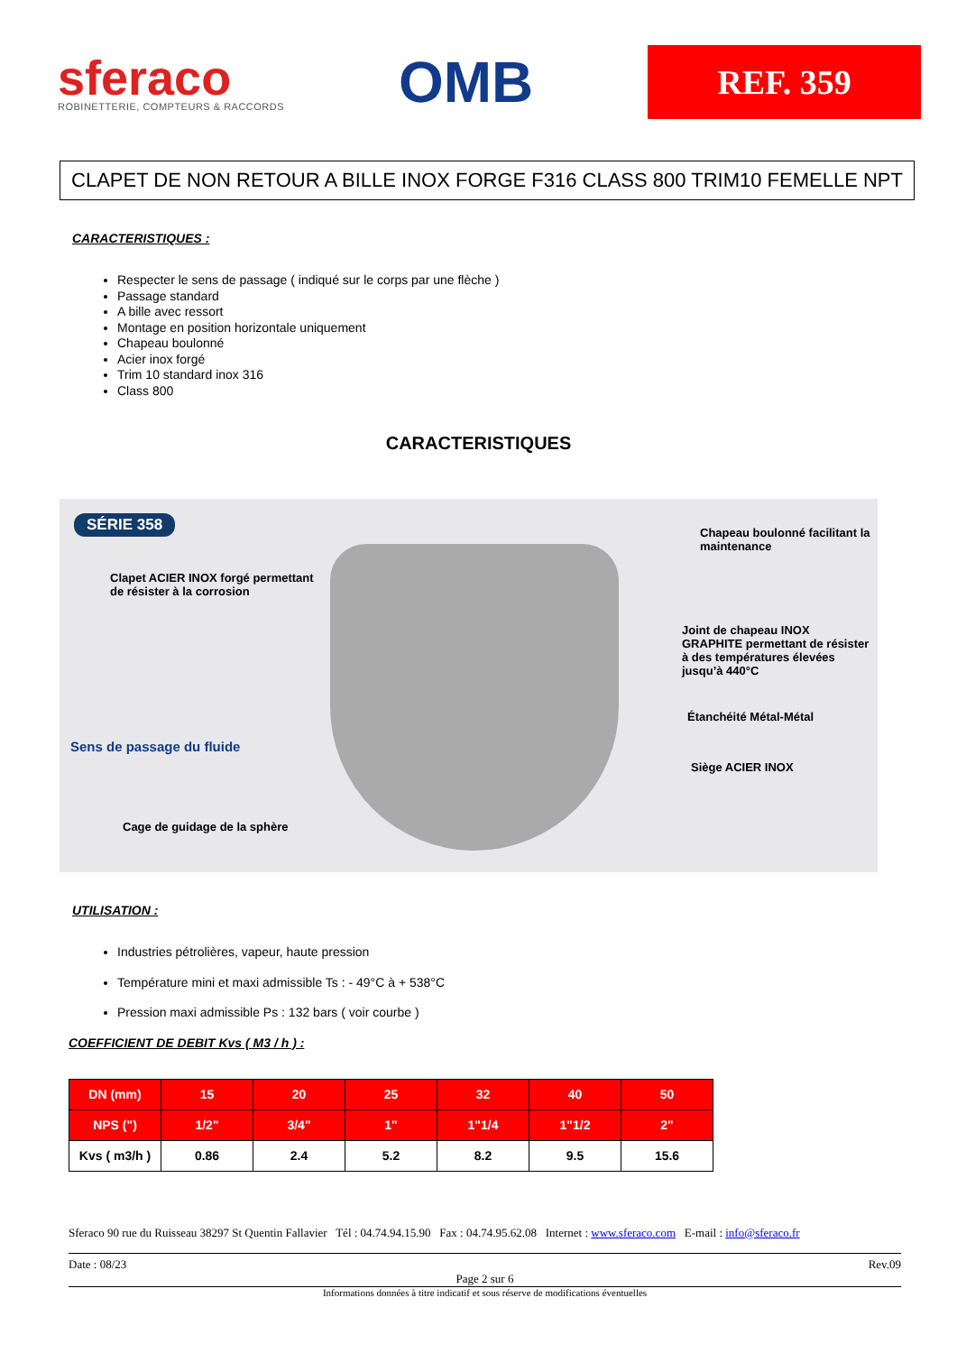sferaco
ROBINETTERIE, COMPTEURS & RACCORDS
OMB
REF. 359
CLAPET DE NON RETOUR A BILLE INOX FORGE F316 CLASS 800 TRIM10 FEMELLE NPT
CARACTERISTIQUES :
Respecter le sens de passage ( indiqué sur le corps par une flèche )
Passage standard
A bille avec ressort
Montage en position horizontale uniquement
Chapeau boulonné
Acier inox forgé
Trim 10 standard inox 316
Class 800
CARACTERISTIQUES
SÉRIE 358
Clapet ACIER INOX forgé permettant de résister à la corrosion
Sens de passage du fluide
Cage de guidage de la sphère
Chapeau boulonné facilitant la maintenance
Joint de chapeau INOX GRAPHITE permettant de résister à des températures élevées jusqu’à 440°C
Étanchéité Métal-Métal
Siège ACIER INOX
UTILISATION :
Industries pétrolières, vapeur, haute pression
Température mini et maxi admissible Ts : - 49°C à + 538°C
Pression maxi admissible Ps : 132 bars ( voir courbe )
COEFFICIENT DE DEBIT Kvs ( M3 / h ) :
| DN (mm) | 15 | 20 | 25 | 32 | 40 | 50 |
| NPS (") | 1/2" | 3/4" | 1" | 1"1/4 | 1"1/2 | 2" |
| Kvs ( m3/h ) | 0.86 | 2.4 | 5.2 | 8.2 | 9.5 | 15.6 |
Sferaco 90 rue du Ruisseau 38297 St Quentin Fallavier Tél : 04.74.94.15.90 Fax : 04.74.95.62.08 Internet : www.sferaco.com E-mail : info@sferaco.fr
Date : 08/23 Rev.09
Page 2 sur 6
Informations données à titre indicatif et sous réserve de modifications éventuelles